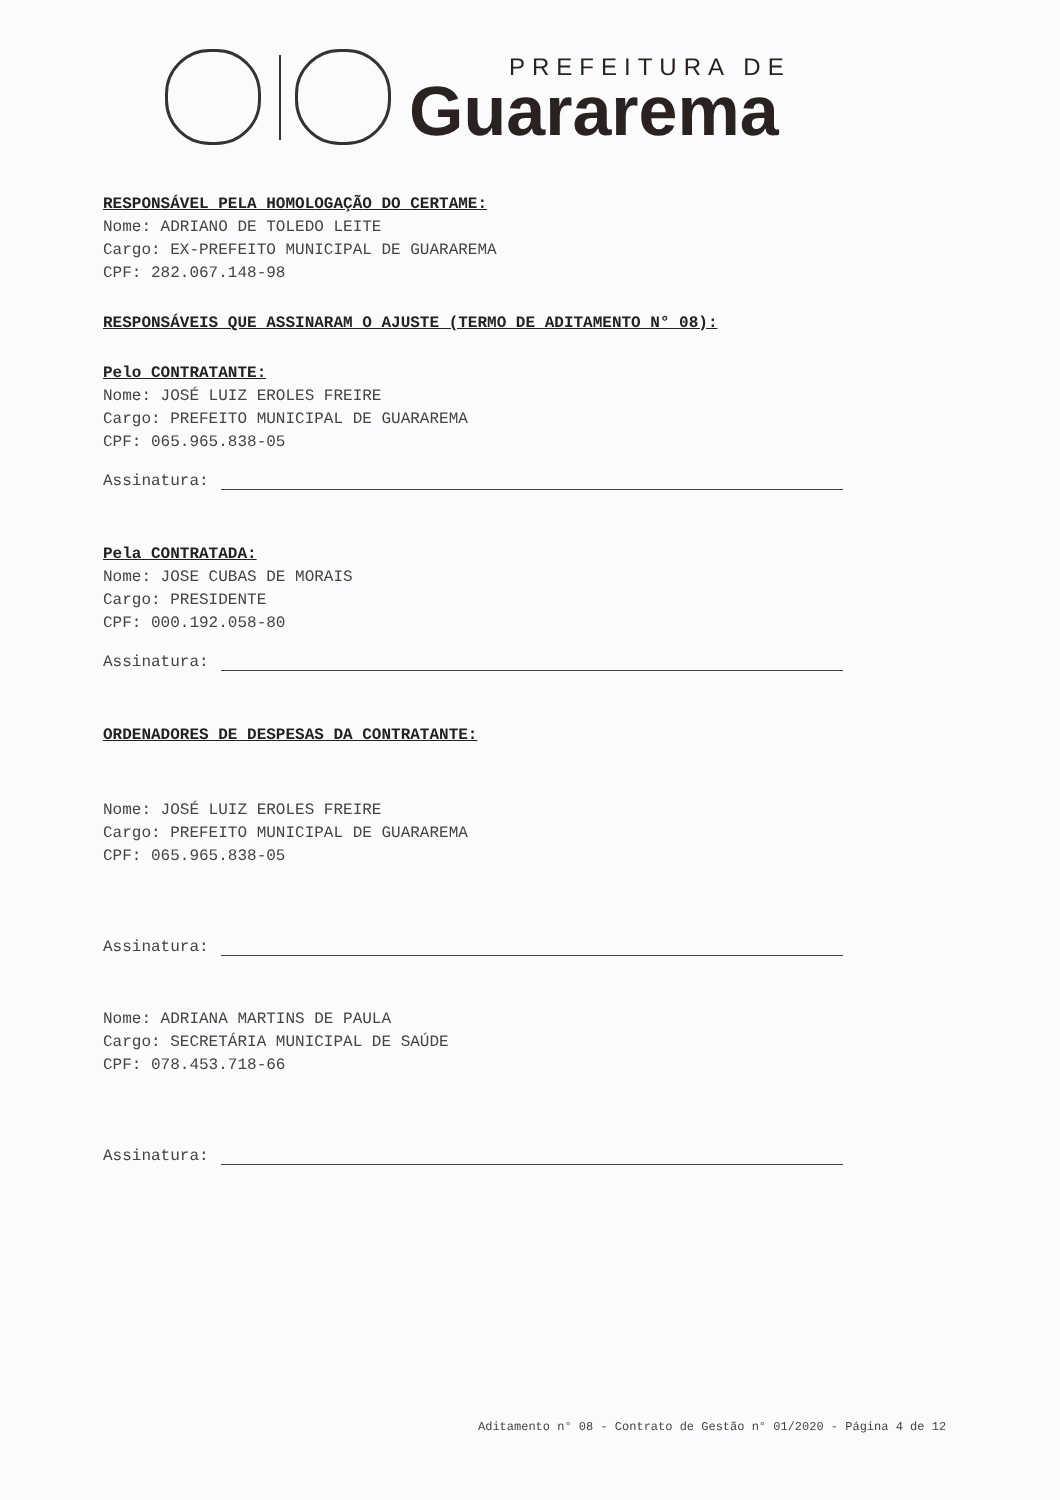PREFEITURA DE
Guararema
RESPONSÁVEL PELA HOMOLOGAÇÃO DO CERTAME:
Nome: ADRIANO DE TOLEDO LEITE
Cargo: EX-PREFEITO MUNICIPAL DE GUARAREMA
CPF: 282.067.148-98
RESPONSÁVEIS QUE ASSINARAM O AJUSTE (TERMO DE ADITAMENTO N° 08):
Pelo CONTRATANTE:
Nome: JOSÉ LUIZ EROLES FREIRE
Cargo: PREFEITO MUNICIPAL DE GUARAREMA
CPF: 065.965.838-05
Assinatura:
Pela CONTRATADA:
Nome: JOSE CUBAS DE MORAIS
Cargo: PRESIDENTE
CPF: 000.192.058-80
Assinatura:
ORDENADORES DE DESPESAS DA CONTRATANTE:
Nome: JOSÉ LUIZ EROLES FREIRE
Cargo: PREFEITO MUNICIPAL DE GUARAREMA
CPF: 065.965.838-05
Assinatura:
Nome: ADRIANA MARTINS DE PAULA
Cargo: SECRETÁRIA MUNICIPAL DE SAÚDE
CPF: 078.453.718-66
Assinatura:
Aditamento n° 08 - Contrato de Gestão n° 01/2020 - Página 4 de 12